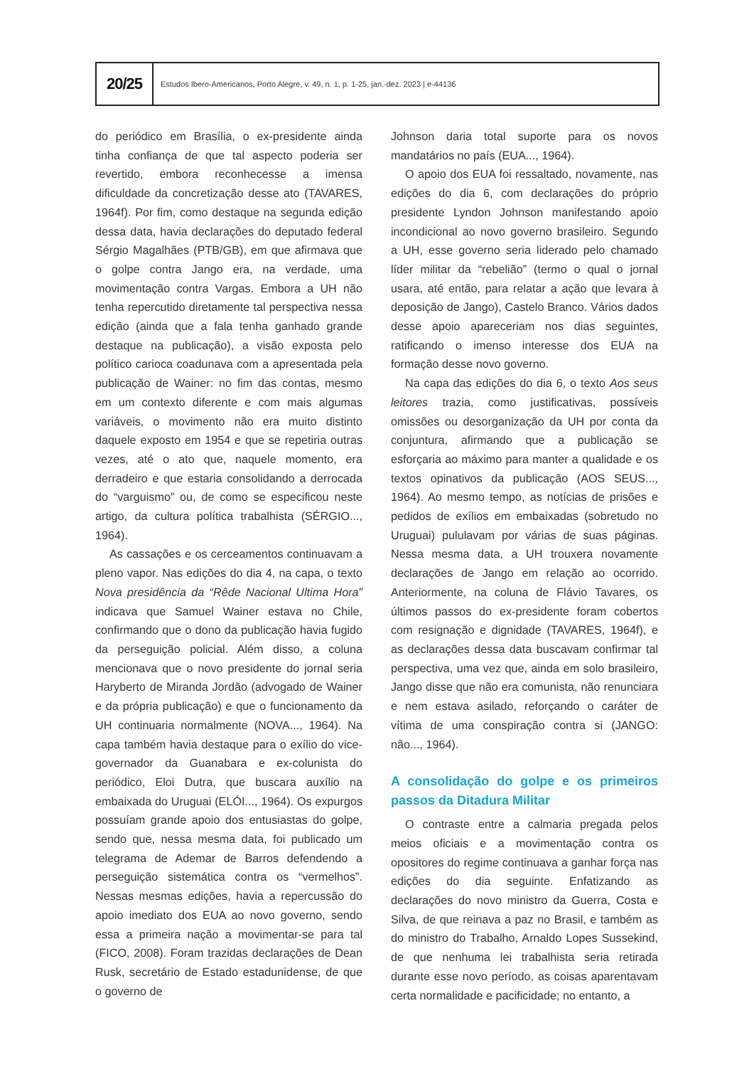20/25
Estudos Ibero-Americanos, Porto Alegre, v. 49, n. 1, p. 1-25, jan.-dez. 2023 | e-44136
do periódico em Brasília, o ex-presidente ainda tinha confiança de que tal aspecto poderia ser revertido, embora reconhecesse a imensa dificuldade da concretização desse ato (TAVARES, 1964f). Por fim, como destaque na segunda edição dessa data, havia declarações do deputado federal Sérgio Magalhães (PTB/GB), em que afirmava que o golpe contra Jango era, na verdade, uma movimentação contra Vargas. Embora a UH não tenha repercutido diretamente tal perspectiva nessa edição (ainda que a fala tenha ganhado grande destaque na publicação), a visão exposta pelo político carioca coadunava com a apresentada pela publicação de Wainer: no fim das contas, mesmo em um contexto diferente e com mais algumas variáveis, o movimento não era muito distinto daquele exposto em 1954 e que se repetiria outras vezes, até o ato que, naquele momento, era derradeiro e que estaria consolidando a derrocada do “varguismo” ou, de como se especificou neste artigo, da cultura política trabalhista (SÉRGIO..., 1964).
As cassações e os cerceamentos continuavam a pleno vapor. Nas edições do dia 4, na capa, o texto Nova presidência da “Rêde Nacional Ultima Hora” indicava que Samuel Wainer estava no Chile, confirmando que o dono da publicação havia fugido da perseguição policial. Além disso, a coluna mencionava que o novo presidente do jornal seria Haryberto de Miranda Jordão (advogado de Wainer e da própria publicação) e que o funcionamento da UH continuaria normalmente (NOVA..., 1964). Na capa também havia destaque para o exílio do vice-governador da Guanabara e ex-colunista do periódico, Eloi Dutra, que buscara auxílio na embaixada do Uruguai (ELÓI..., 1964). Os expurgos possuíam grande apoio dos entusiastas do golpe, sendo que, nessa mesma data, foi publicado um telegrama de Ademar de Barros defendendo a perseguição sistemática contra os “vermelhos”. Nessas mesmas edições, havia a repercussão do apoio imediato dos EUA ao novo governo, sendo essa a primeira nação a movimentar-se para tal (FICO, 2008). Foram trazidas declarações de Dean Rusk, secretário de Estado estadunidense, de que o governo de
Johnson daria total suporte para os novos mandatários no país (EUA..., 1964).
O apoio dos EUA foi ressaltado, novamente, nas edições do dia 6, com declarações do próprio presidente Lyndon Johnson manifestando apoio incondicional ao novo governo brasileiro. Segundo a UH, esse governo seria liderado pelo chamado líder militar da “rebelião” (termo o qual o jornal usara, até então, para relatar a ação que levara à deposição de Jango), Castelo Branco. Vários dados desse apoio apareceriam nos dias seguintes, ratificando o imenso interesse dos EUA na formação desse novo governo.
Na capa das edições do dia 6, o texto Aos seus leitores trazia, como justificativas, possíveis omissões ou desorganização da UH por conta da conjuntura, afirmando que a publicação se esforçaria ao máximo para manter a qualidade e os textos opinativos da publicação (AOS SEUS..., 1964). Ao mesmo tempo, as notícias de prisões e pedidos de exílios em embaixadas (sobretudo no Uruguai) pululavam por várias de suas páginas. Nessa mesma data, a UH trouxera novamente declarações de Jango em relação ao ocorrido. Anteriormente, na coluna de Flávio Tavares, os últimos passos do ex-presidente foram cobertos com resignação e dignidade (TAVARES, 1964f), e as declarações dessa data buscavam confirmar tal perspectiva, uma vez que, ainda em solo brasileiro, Jango disse que não era comunista, não renunciara e nem estava asilado, reforçando o caráter de vítima de uma conspiração contra si (JANGO: não..., 1964).
A consolidação do golpe e os primeiros passos da Ditadura Militar
O contraste entre a calmaria pregada pelos meios oficiais e a movimentação contra os opositores do regime continuava a ganhar força nas edições do dia seguinte. Enfatizando as declarações do novo ministro da Guerra, Costa e Silva, de que reinava a paz no Brasil, e também as do ministro do Trabalho, Arnaldo Lopes Sussekind, de que nenhuma lei trabalhista seria retirada durante esse novo período, as coisas aparentavam certa normalidade e pacificidade; no entanto, a